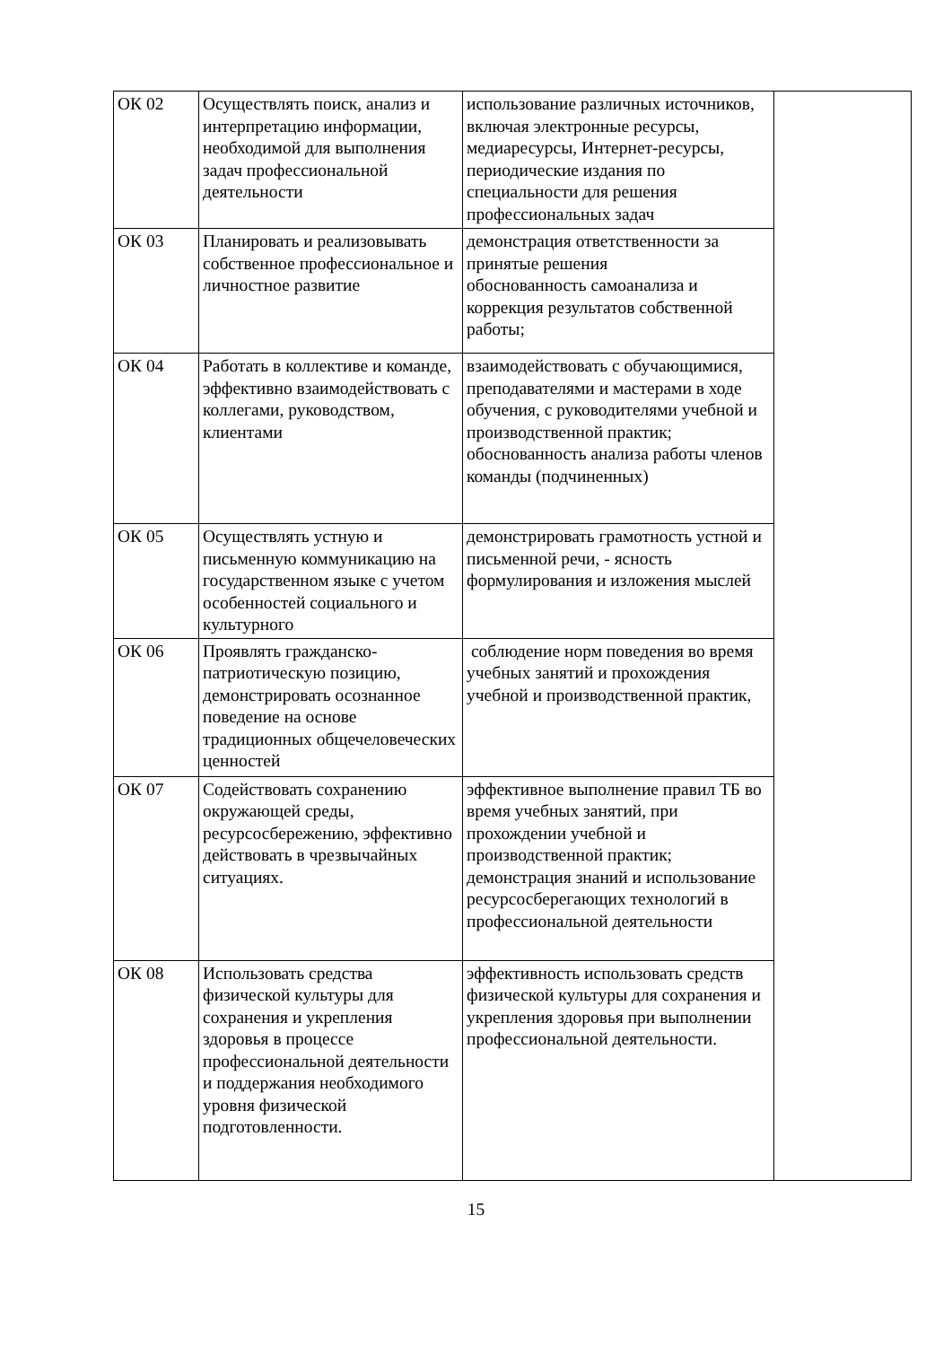| ОК 02 | Осуществлять поиск, анализ и интерпретацию информации, необходимой для выполнения задач профессиональной деятельности | использование различных источников, включая электронные ресурсы, медиаресурсы, Интернет-ресурсы, периодические издания по специальности для решения профессиональных задач | |
| ОК 03 | Планировать и реализовывать собственное профессиональное и личностное развитие | демонстрация ответственности за принятые решения обоснованность самоанализа и коррекция результатов собственной работы; | |
| ОК 04 | Работать в коллективе и команде, эффективно взаимодействовать с коллегами, руководством, клиентами | взаимодействовать с обучающимися, преподавателями и мастерами в ходе обучения, с руководителями учебной и производственной практик; обоснованность анализа работы членов команды (подчиненных) | |
| ОК 05 | Осуществлять устную и письменную коммуникацию на государственном языке с учетом особенностей социального и культурного | демонстрировать грамотность устной и письменной речи, - ясность формулирования и изложения мыслей | |
| ОК 06 | Проявлять гражданско-патриотическую позицию, демонстрировать осознанное поведение на основе традиционных общечеловеческих ценностей | соблюдение норм поведения во время учебных занятий и прохождения учебной и производственной практик, | |
| ОК 07 | Содействовать сохранению окружающей среды, ресурсосбережению, эффективно действовать в чрезвычайных ситуациях. | эффективное выполнение правил ТБ во время учебных занятий, при прохождении учебной и производственной практик; демонстрация знаний и использование ресурсосберегающих технологий в профессиональной деятельности | |
| ОК 08 | Использовать средства физической культуры для сохранения и укрепления здоровья в процессе профессиональной деятельности и поддержания необходимого уровня физической подготовленности. | эффективность использовать средств физической культуры для сохранения и укрепления здоровья при выполнении профессиональной деятельности. | |
15